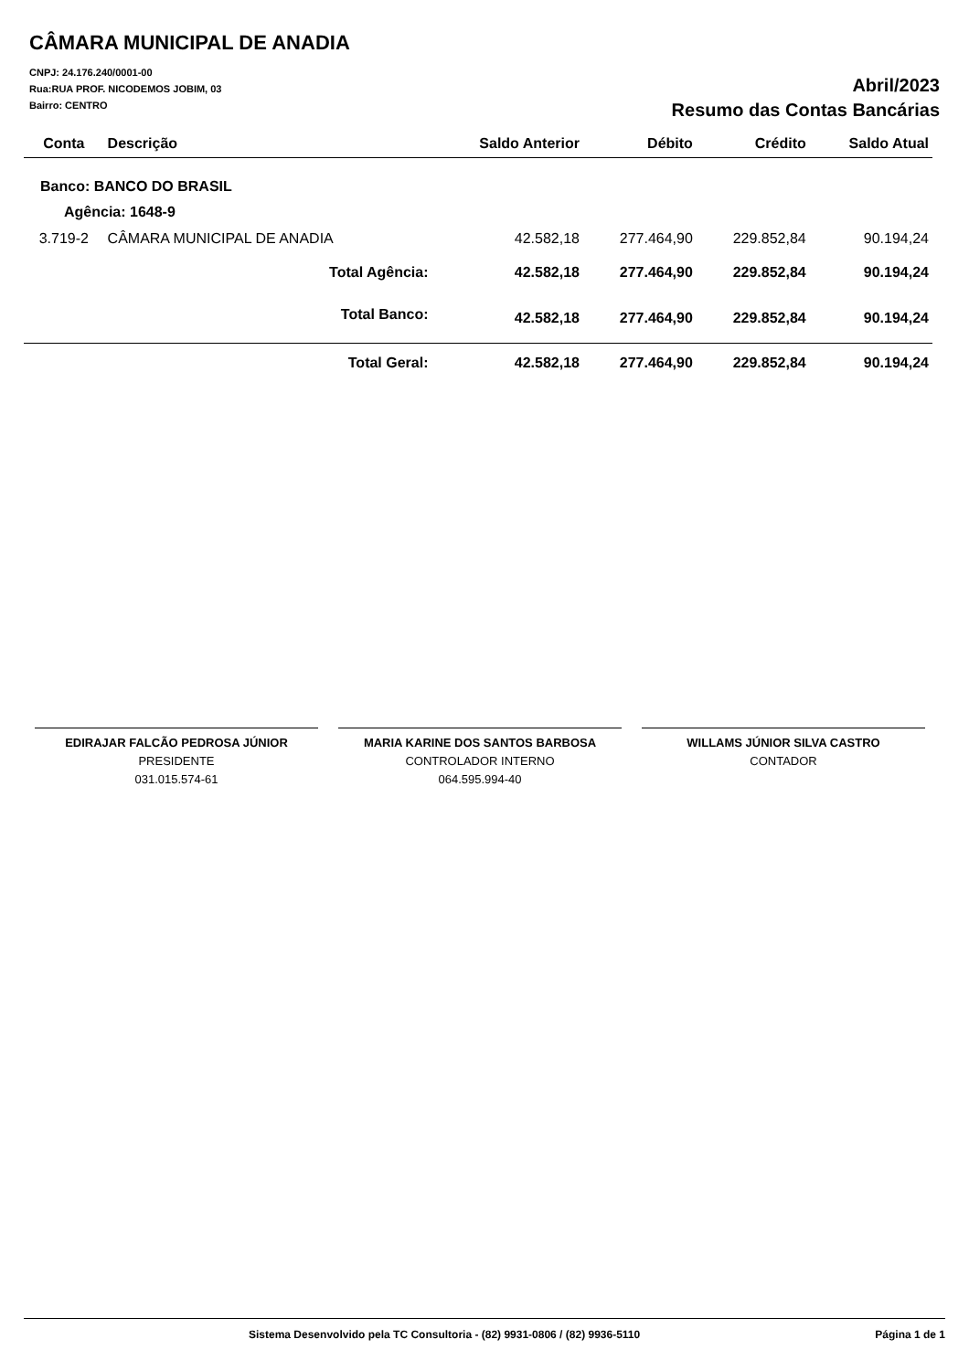CÂMARA MUNICIPAL DE ANADIA
CNPJ: 24.176.240/0001-00
Rua:RUA PROF. NICODEMOS JOBIM, 03
Bairro: CENTRO
Abril/2023
Resumo das Contas Bancárias
| Conta | Descrição | | Saldo Anterior | Débito | Crédito | Saldo Atual |
| --- | --- | --- | --- | --- | --- | --- |
| Banco: BANCO DO BRASIL | | | | | | |
| Agência: 1648-9 | | | | | | |
| 3.719-2 | CÂMARA MUNICIPAL DE ANADIA | | 42.582,18 | 277.464,90 | 229.852,84 | 90.194,24 |
| Total Agência: | | | 42.582,18 | 277.464,90 | 229.852,84 | 90.194,24 |
| Total Banco: | | | 42.582,18 | 277.464,90 | 229.852,84 | 90.194,24 |
| Total Geral: | | | 42.582,18 | 277.464,90 | 229.852,84 | 90.194,24 |
EDIRAJAR FALCÃO PEDROSA JÚNIOR
PRESIDENTE
031.015.574-61
MARIA KARINE DOS SANTOS BARBOSA
CONTROLADOR INTERNO
064.595.994-40
WILLAMS JÚNIOR SILVA CASTRO
CONTADOR
Sistema Desenvolvido pela TC Consultoria - (82) 9931-0806 / (82) 9936-5110 Página 1 de 1